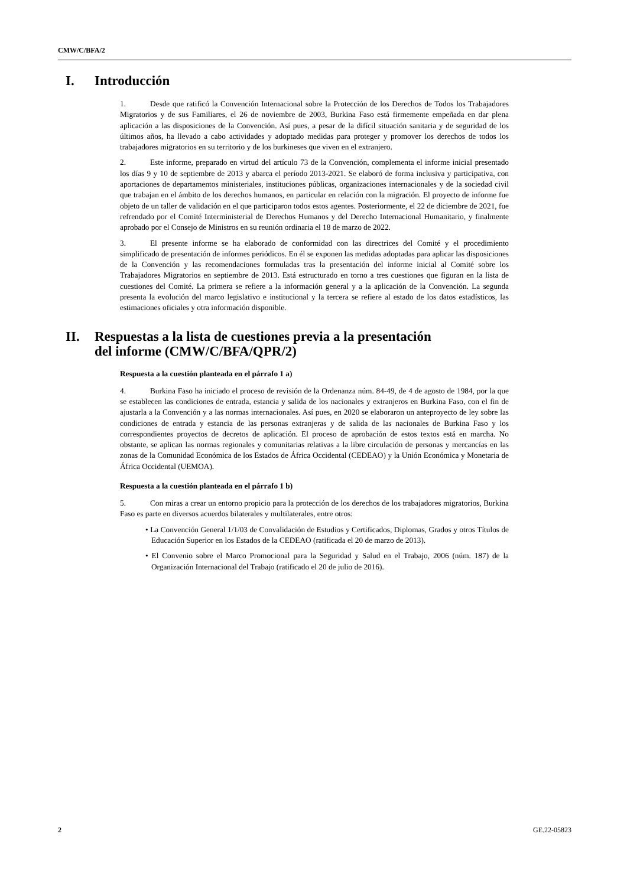CMW/C/BFA/2
I. Introducción
1. Desde que ratificó la Convención Internacional sobre la Protección de los Derechos de Todos los Trabajadores Migratorios y de sus Familiares, el 26 de noviembre de 2003, Burkina Faso está firmemente empeñada en dar plena aplicación a las disposiciones de la Convención. Así pues, a pesar de la difícil situación sanitaria y de seguridad de los últimos años, ha llevado a cabo actividades y adoptado medidas para proteger y promover los derechos de todos los trabajadores migratorios en su territorio y de los burkineses que viven en el extranjero.
2. Este informe, preparado en virtud del artículo 73 de la Convención, complementa el informe inicial presentado los días 9 y 10 de septiembre de 2013 y abarca el período 2013-2021. Se elaboró de forma inclusiva y participativa, con aportaciones de departamentos ministeriales, instituciones públicas, organizaciones internacionales y de la sociedad civil que trabajan en el ámbito de los derechos humanos, en particular en relación con la migración. El proyecto de informe fue objeto de un taller de validación en el que participaron todos estos agentes. Posteriormente, el 22 de diciembre de 2021, fue refrendado por el Comité Interministerial de Derechos Humanos y del Derecho Internacional Humanitario, y finalmente aprobado por el Consejo de Ministros en su reunión ordinaria el 18 de marzo de 2022.
3. El presente informe se ha elaborado de conformidad con las directrices del Comité y el procedimiento simplificado de presentación de informes periódicos. En él se exponen las medidas adoptadas para aplicar las disposiciones de la Convención y las recomendaciones formuladas tras la presentación del informe inicial al Comité sobre los Trabajadores Migratorios en septiembre de 2013. Está estructurado en torno a tres cuestiones que figuran en la lista de cuestiones del Comité. La primera se refiere a la información general y a la aplicación de la Convención. La segunda presenta la evolución del marco legislativo e institucional y la tercera se refiere al estado de los datos estadísticos, las estimaciones oficiales y otra información disponible.
II. Respuestas a la lista de cuestiones previa a la presentación
del informe (CMW/C/BFA/QPR/2)
Respuesta a la cuestión planteada en el párrafo 1 a)
4. Burkina Faso ha iniciado el proceso de revisión de la Ordenanza núm. 84-49, de 4 de agosto de 1984, por la que se establecen las condiciones de entrada, estancia y salida de los nacionales y extranjeros en Burkina Faso, con el fin de ajustarla a la Convención y a las normas internacionales. Así pues, en 2020 se elaboraron un anteproyecto de ley sobre las condiciones de entrada y estancia de las personas extranjeras y de salida de las nacionales de Burkina Faso y los correspondientes proyectos de decretos de aplicación. El proceso de aprobación de estos textos está en marcha. No obstante, se aplican las normas regionales y comunitarias relativas a la libre circulación de personas y mercancías en las zonas de la Comunidad Económica de los Estados de África Occidental (CEDEAO) y la Unión Económica y Monetaria de África Occidental (UEMOA).
Respuesta a la cuestión planteada en el párrafo 1 b)
5. Con miras a crear un entorno propicio para la protección de los derechos de los trabajadores migratorios, Burkina Faso es parte en diversos acuerdos bilaterales y multilaterales, entre otros:
• La Convención General 1/1/03 de Convalidación de Estudios y Certificados, Diplomas, Grados y otros Títulos de Educación Superior en los Estados de la CEDEAO (ratificada el 20 de marzo de 2013).
• El Convenio sobre el Marco Promocional para la Seguridad y Salud en el Trabajo, 2006 (núm. 187) de la Organización Internacional del Trabajo (ratificado el 20 de julio de 2016).
2 GE.22-05823